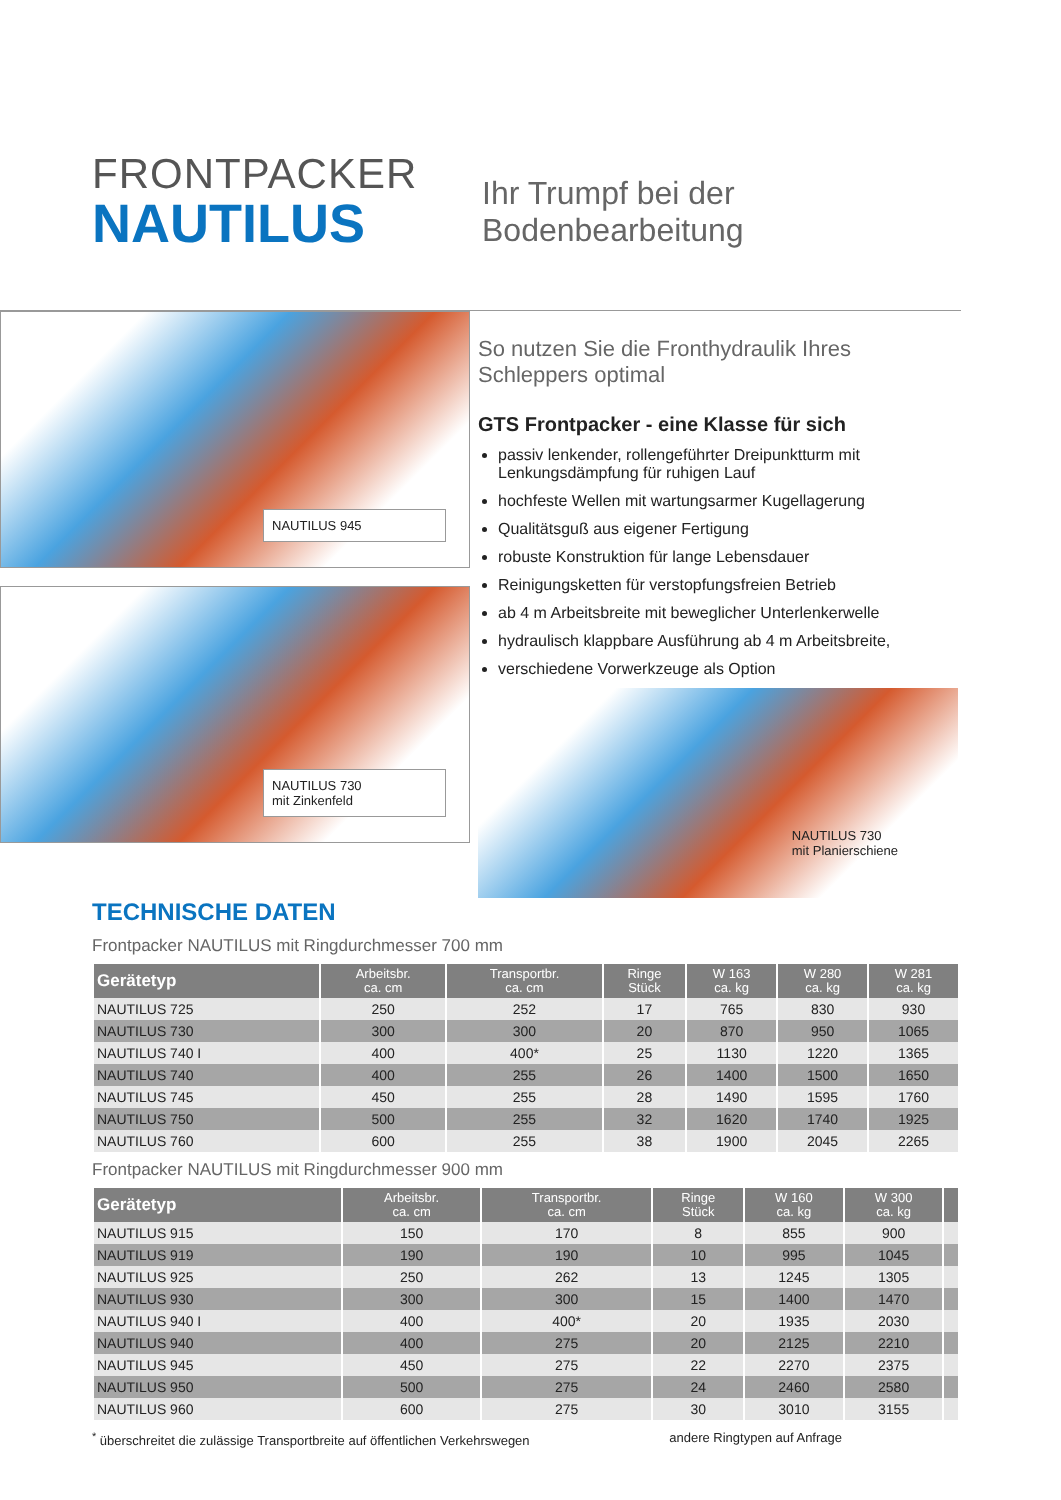FRONTPACKER
NAUTILUS
Ihr Trumpf bei der
Bodenbearbeitung
NAUTILUS 945
NAUTILUS 730
mit Zinkenfeld
So nutzen Sie die Fronthydraulik Ihres
Schleppers optimal
GTS Frontpacker - eine Klasse für sich
passiv lenkender, rollengeführter Dreipunktturm mit Lenkungsdämpfung für ruhigen Lauf
hochfeste Wellen mit wartungsarmer Kugellagerung
Qualitätsguß aus eigener Fertigung
robuste Konstruktion für lange Lebensdauer
Reinigungsketten für verstopfungsfreien Betrieb
ab 4 m Arbeitsbreite mit beweglicher Unterlenkerwelle
hydraulisch klappbare Ausführung ab 4 m Arbeitsbreite,
verschiedene Vorwerkzeuge als Option
NAUTILUS 730
mit Planierschiene
TECHNISCHE DATEN
Frontpacker NAUTILUS mit Ringdurchmesser 700 mm
| Gerätetyp | Arbeitsbr. ca. cm | Transportbr. ca. cm | Ringe Stück | W 163 ca. kg | W 280 ca. kg | W 281 ca. kg |
| --- | --- | --- | --- | --- | --- | --- |
| NAUTILUS 725 | 250 | 252 | 17 | 765 | 830 | 930 |
| NAUTILUS 730 | 300 | 300 | 20 | 870 | 950 | 1065 |
| NAUTILUS 740 I | 400 | 400* | 25 | 1130 | 1220 | 1365 |
| NAUTILUS 740 | 400 | 255 | 26 | 1400 | 1500 | 1650 |
| NAUTILUS 745 | 450 | 255 | 28 | 1490 | 1595 | 1760 |
| NAUTILUS 750 | 500 | 255 | 32 | 1620 | 1740 | 1925 |
| NAUTILUS 760 | 600 | 255 | 38 | 1900 | 2045 | 2265 |
Frontpacker NAUTILUS mit Ringdurchmesser 900 mm
| Gerätetyp | Arbeitsbr. ca. cm | Transportbr. ca. cm | Ringe Stück | W 160 ca. kg | W 300 ca. kg | |
| --- | --- | --- | --- | --- | --- | --- |
| NAUTILUS 915 | 150 | 170 | 8 | 855 | 900 | |
| NAUTILUS 919 | 190 | 190 | 10 | 995 | 1045 | |
| NAUTILUS 925 | 250 | 262 | 13 | 1245 | 1305 | |
| NAUTILUS 930 | 300 | 300 | 15 | 1400 | 1470 | |
| NAUTILUS 940 I | 400 | 400* | 20 | 1935 | 2030 | |
| NAUTILUS 940 | 400 | 275 | 20 | 2125 | 2210 | |
| NAUTILUS 945 | 450 | 275 | 22 | 2270 | 2375 | |
| NAUTILUS 950 | 500 | 275 | 24 | 2460 | 2580 | |
| NAUTILUS 960 | 600 | 275 | 30 | 3010 | 3155 | |
<sup>*</sup> überschreitet die zulässige Transportbreite auf öffentlichen Verkehrswegen andere Ringtypen auf Anfrage